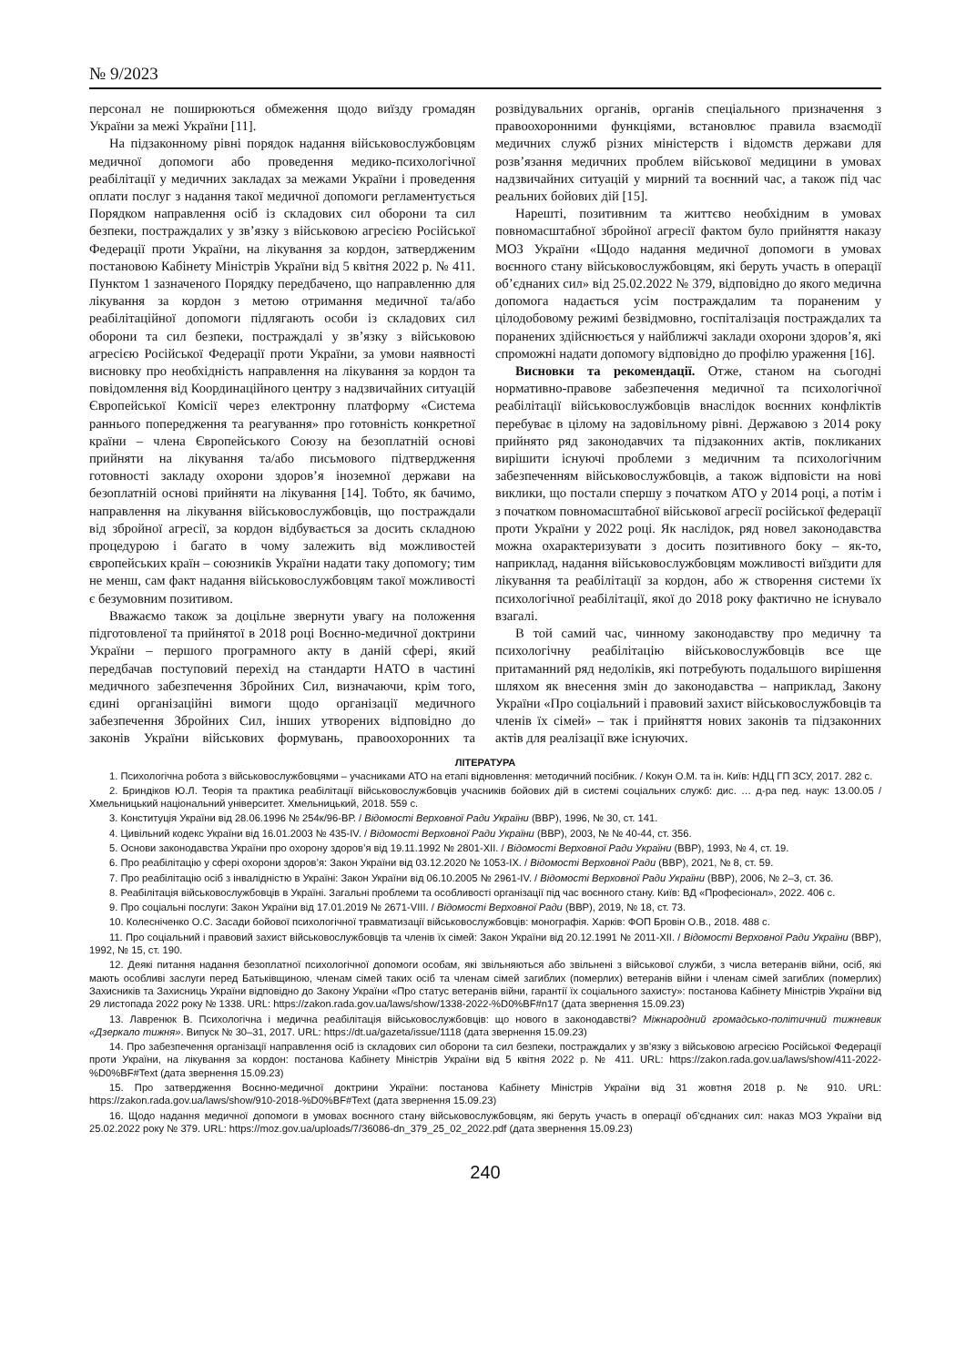№ 9/2023
персонал не поширюються обмеження щодо виїзду громадян України за межі України [11].
На підзаконному рівні порядок надання військовослужбовцям медичної допомоги або проведення медико-психологічної реабілітації у медичних закладах за межами України і проведення оплати послуг з надання такої медичної допомоги регламентується Порядком направлення осіб із складових сил оборони та сил безпеки, постраждалих у зв’язку з військовою агресією Російської Федерації проти України, на лікування за кордон, затвердженим постановою Кабінету Міністрів України від 5 квітня 2022 р. № 411. Пунктом 1 зазначеного Порядку передбачено, що направленню для лікування за кордон з метою отримання медичної та/або реабілітаційної допомоги підлягають особи із складових сил оборони та сил безпеки, постраждалі у зв’язку з військовою агресією Російської Федерації проти України, за умови наявності висновку про необхідність направлення на лікування за кордон та повідомлення від Координаційного центру з надзвичайних ситуацій Європейської Комісії через електронну платформу «Система раннього попередження та реагування» про готовність конкретної країни – члена Європейського Союзу на безоплатній основі прийняти на лікування та/або письмового підтвердження готовності закладу охорони здоров’я іноземної держави на безоплатній основі прийняти на лікування [14]. Тобто, як бачимо, направлення на лікування військовослужбовців, що постраждали від збройної агресії, за кордон відбувається за досить складною процедурою і багато в чому залежить від можливостей європейських країн – союзників України надати таку допомогу; тим не менш, сам факт надання військовослужбовцям такої можливості є безумовним позитивом.
Вважаємо також за доцільне звернути увагу на положення підготовленої та прийнятої в 2018 році Воєнно-медичної доктрини України – першого програмного акту в даній сфері, який передбачав поступовий перехід на стандарти НАТО в частині медичного забезпечення Збройних Сил, визначаючи, крім того, єдині організаційні вимоги щодо організації медичного забезпечення Збройних Сил, інших утворених відповідно до законів України військових формувань, правоохоронних та розвідувальних органів, органів спеціального призначення з правоохоронними функціями, встановлює правила взаємодії медичних служб різних міністерств і відомств держави для розв’язання медичних проблем військової медицини в умовах надзвичайних ситуацій у мирний та воєнний час, а також під час реальних бойових дій [15].
Нарешті, позитивним та життєво необхідним в умовах повномасштабної збройної агресії фактом було прийняття наказу МОЗ України «Щодо надання медичної допомоги в умовах воєнного стану військовослужбовцям, які беруть участь в операції об’єднаних сил» від 25.02.2022 № 379, відповідно до якого медична допомога надається усім постраждалим та пораненим у цілодобовому режимі безвідмовно, госпіталізація постраждалих та поранених здійснюється у найближчі заклади охорони здоров’я, які спроможні надати допомогу відповідно до профілю ураження [16].
Висновки та рекомендації. Отже, станом на сьогодні нормативно-правове забезпечення медичної та психологічної реабілітації військовослужбовців внаслідок воєнних конфліктів перебуває в цілому на задовільному рівні. Державою з 2014 року прийнято ряд законодавчих та підзаконних актів, покликаних вирішити існуючі проблеми з медичним та психологічним забезпеченням військовослужбовців, а також відповісти на нові виклики, що постали спершу з початком АТО у 2014 році, а потім і з початком повномасштабної військової агресії російської федерації проти України у 2022 році. Як наслідок, ряд новел законодавства можна охарактеризувати з досить позитивного боку – як-то, наприклад, надання військовослужбовцям можливості виїздити для лікування та реабілітації за кордон, або ж створення системи їх психологічної реабілітації, якої до 2018 року фактично не існувало взагалі.
В той самий час, чинному законодавству про медичну та психологічну реабілітацію військовослужбовців все ще притаманний ряд недоліків, які потребують подальшого вирішення шляхом як внесення змін до законодавства – наприклад, Закону України «Про соціальний і правовий захист військовослужбовців та членів їх сімей» – так і прийняття нових законів та підзаконних актів для реалізації вже існуючих.
ЛІТЕРАТУРА
1. Психологічна робота з військовослужбовцями – учасниками АТО на етапі відновлення: методичний посібник. / Кокун О.М. та ін. Київ: НДЦ ГП ЗСУ, 2017. 282 с.
2. Бриндіков Ю.Л. Теорія та практика реабілітації військовослужбовців учасників бойових дій в системі соціальних служб: дис. … д-ра пед. наук: 13.00.05 / Хмельницький національний університет. Хмельницький, 2018. 559 с.
3. Конституція України від 28.06.1996 № 254к/96-ВР. / Відомості Верховної Ради України (ВВР), 1996, № 30, ст. 141.
4. Цивільний кодекс України від 16.01.2003 № 435-IV. / Відомості Верховної Ради України (ВВР), 2003, № № 40-44, ст. 356.
5. Основи законодавства України про охорону здоров’я від 19.11.1992 № 2801-XII. / Відомості Верховної Ради України (ВВР), 1993, № 4, ст. 19.
6. Про реабілітацію у сфері охорони здоров’я: Закон України від 03.12.2020 № 1053-IX. / Відомості Верховної Ради (ВВР), 2021, № 8, ст. 59.
7. Про реабілітацію осіб з інвалідністю в Україні: Закон України від 06.10.2005 № 2961-IV. / Відомості Верховної Ради України (ВВР), 2006, № 2–3, ст. 36.
8. Реабілітація військовослужбовців в Україні. Загальні проблеми та особливості організації під час воєнного стану. Київ: ВД «Професіонал», 2022. 406 с.
9. Про соціальні послуги: Закон України від 17.01.2019 № 2671-VIII. / Відомості Верховної Ради (ВВР), 2019, № 18, ст. 73.
10. Колесніченко О.С. Засади бойової психологічної травматизації військовослужбовців: монографія. Харків: ФОП Бровін О.В., 2018. 488 с.
11. Про соціальний і правовий захист військовослужбовців та членів їх сімей: Закон України від 20.12.1991 № 2011-XII. / Відомості Верховної Ради України (ВВР), 1992, № 15, ст. 190.
12. Деякі питання надання безоплатної психологічної допомоги особам, які звільняються або звільнені з військової служби, з числа ветеранів війни, осіб, які мають особливі заслуги перед Батьківщиною, членам сімей таких осіб та членам сімей загиблих (померлих) ветеранів війни і членам сімей загиблих (померлих) Захисників та Захисниць України відповідно до Закону України «Про статус ветеранів війни, гарантії їх соціального захисту»: постанова Кабінету Міністрів України від 29 листопада 2022 року № 1338. URL: https://zakon.rada.gov.ua/laws/show/1338-2022-%D0%BF#n17 (дата звернення 15.09.23)
13. Лавренюк В. Психологічна і медична реабілітація військовослужбовців: що нового в законодавстві? Міжнародний громадсько-політичний тижневик «Дзеркало тижня». Випуск № 30–31, 2017. URL: https://dt.ua/gazeta/issue/1118 (дата звернення 15.09.23)
14. Про забезпечення організації направлення осіб із складових сил оборони та сил безпеки, постраждалих у зв’язку з військовою агресією Російської Федерації проти України, на лікування за кордон: постанова Кабінету Міністрів України від 5 квітня 2022 р. № 411. URL: https://zakon.rada.gov.ua/laws/show/411-2022-%D0%BF#Text (дата звернення 15.09.23)
15. Про затвердження Воєнно-медичної доктрини України: постанова Кабінету Міністрів України від 31 жовтня 2018 р. № 910. URL: https://zakon.rada.gov.ua/laws/show/910-2018-%D0%BF#Text (дата звернення 15.09.23)
16. Щодо надання медичної допомоги в умовах воєнного стану військовослужбовцям, які беруть участь в операції об’єднаних сил: наказ МОЗ України від 25.02.2022 року № 379. URL: https://moz.gov.ua/uploads/7/36086-dn_379_25_02_2022.pdf (дата звернення 15.09.23)
240